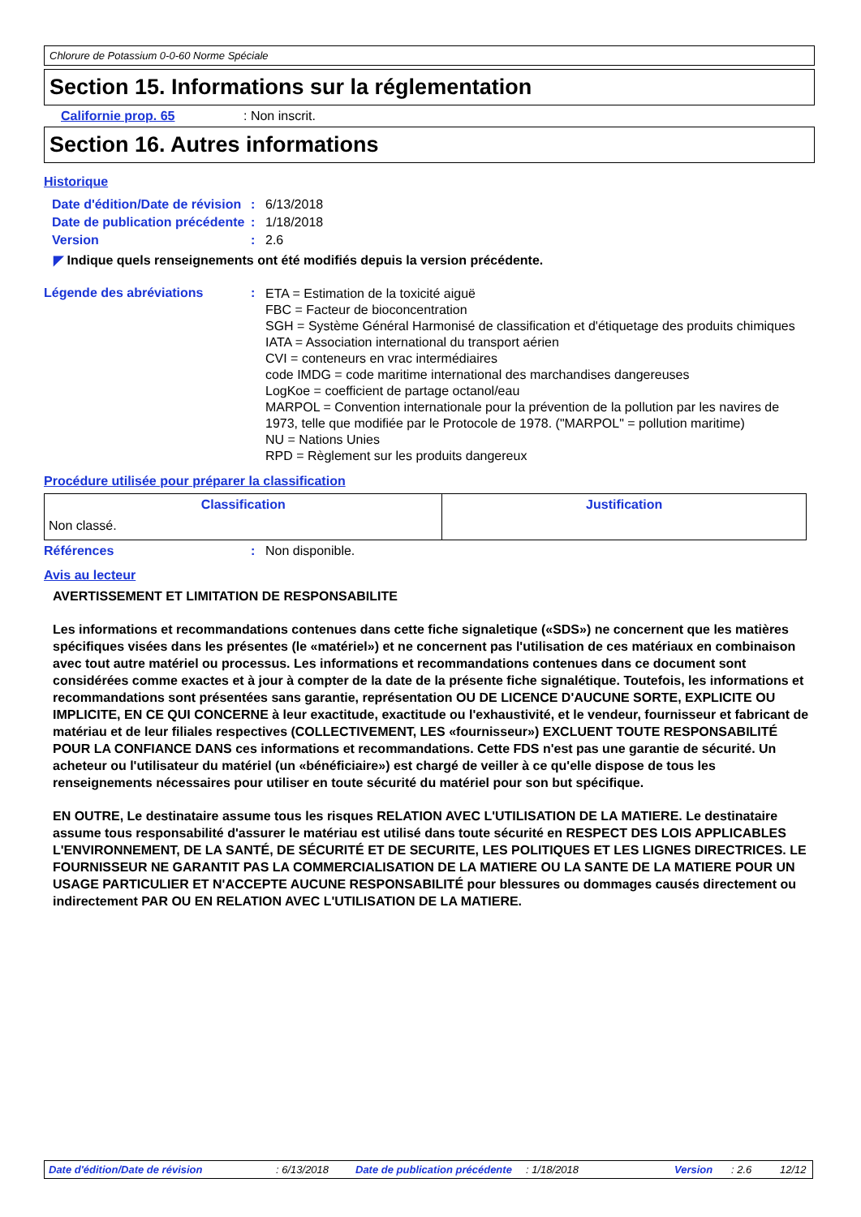Chlorure de Potassium 0-0-60 Norme Spéciale
Section 15. Informations sur la réglementation
Californie prop. 65 : Non inscrit.
Section 16. Autres informations
Historique
Date d'édition/Date de révision
: 6/13/2018
Date de publication précédente
: 1/18/2018
Version : 2.6
◤ Indique quels renseignements ont été modifiés depuis la version précédente.
Légende des abréviations :
ETA = Estimation de la toxicité aiguë
FBC = Facteur de bioconcentration
SGH = Système Général Harmonisé de classification et d'étiquetage des produits chimiques
IATA = Association international du transport aérien
CVI = conteneurs en vrac intermédiaires
code IMDG = code maritime international des marchandises dangereuses
LogKoe = coefficient de partage octanol/eau
MARPOL = Convention internationale pour la prévention de la pollution par les navires de 1973, telle que modifiée par le Protocole de 1978. ("MARPOL" = pollution maritime)
NU = Nations Unies
RPD = Règlement sur les produits dangereux
Procédure utilisée pour préparer la classification
| Classification | Justification |
| --- | --- |
| Non classé. | |
Références : Non disponible.
Avis au lecteur
AVERTISSEMENT ET LIMITATION DE RESPONSABILITE
Les informations et recommandations contenues dans cette fiche signaletique («SDS») ne concernent que les matières spécifiques visées dans les présentes (le «matériel») et ne concernent pas l'utilisation de ces matériaux en combinaison avec tout autre matériel ou processus. Les informations et recommandations contenues dans ce document sont considérées comme exactes et à jour à compter de la date de la présente fiche signalétique. Toutefois, les informations et recommandations sont présentées sans garantie, représentation OU DE LICENCE D'AUCUNE SORTE, EXPLICITE OU IMPLICITE, EN CE QUI CONCERNE à leur exactitude, exactitude ou l'exhaustivité, et le vendeur, fournisseur et fabricant de matériau et de leur filiales respectives (COLLECTIVEMENT, LES «fournisseur») EXCLUENT TOUTE RESPONSABILITÉ POUR LA CONFIANCE DANS ces informations et recommandations. Cette FDS n'est pas une garantie de sécurité. Un acheteur ou l'utilisateur du matériel (un «bénéficiaire») est chargé de veiller à ce qu'elle dispose de tous les renseignements nécessaires pour utiliser en toute sécurité du matériel pour son but spécifique.
EN OUTRE, Le destinataire assume tous les risques RELATION AVEC L'UTILISATION DE LA MATIERE. Le destinataire assume tous responsabilité d'assurer le matériau est utilisé dans toute sécurité en RESPECT DES LOIS APPLICABLES L'ENVIRONNEMENT, DE LA SANTÉ, DE SÉCURITÉ ET DE SECURITE, LES POLITIQUES ET LES LIGNES DIRECTRICES. LE FOURNISSEUR NE GARANTIT PAS LA COMMERCIALISATION DE LA MATIERE OU LA SANTE DE LA MATIERE POUR UN USAGE PARTICULIER ET N'ACCEPTE AUCUNE RESPONSABILITÉ pour blessures ou dommages causés directement ou indirectement PAR OU EN RELATION AVEC L'UTILISATION DE LA MATIERE.
Date d'édition/Date de révision : 6/13/2018 Date de publication précédente
: 1/18/2018 Version : 2.6 12/12